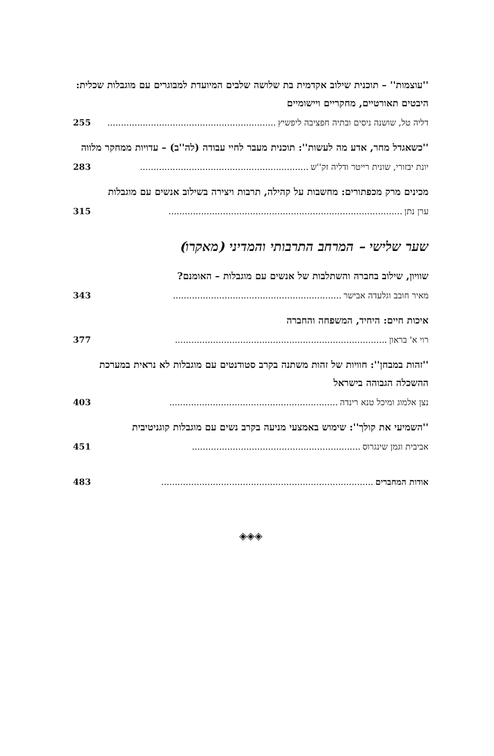''עוצמות'' – תוכנית שילוב אקדמית בת שלושה שלבים המיועדת למבוגרים עם מוגבלות שכלית: היבטים תאורטיים, מחקריים ויישומיים
דליה טל, שושנה ניסים ובתיה חפציבה ליפשיץ.............................................................. 255
''כשאגדל מחר, אדע מה לעשות'': תוכנית מעבר לחיי עבודה (לה''ב) – עדויות ממחקר מלווה
יונת יבזורי, שונית רייטר ודליה זק''ש.............................................................. 283
מכינים מרק מכפתורים: מחשבות על קהילה, תרבות ויצירה בשילוב אנשים עם מוגבלות
ערן נתן...................................................................................... 315
שער שלישי – המרחב התרבותי והמדיני (מאקרו)
שוויון, שילוב בחברה והשתלבות של אנשים עם מוגבלות – האומנם?
מאיר חובב וגלעדה אבישר.............................................................. 343
איכות חיים: היחיד, המשפחה והחברה
רוי א' בראון.............................................................................. 377
''זהות במבחן'': חוויות של זהות משתנה בקרב סטודנטים עם מוגבלות לא נראית במערכת ההשכלה הגבוהה בישראל
נצן אלמוג ומיכל טנא רינדה.............................................................. 403
''השמיעי את קולך'': שימוש באמצעי מניעה בקרב נשים עם מוגבלות קוגניטיבית
אביבית וגמן שינגרוס.............................................................. 451
אודות המחברים.............................................................................. 483
◈◈◈